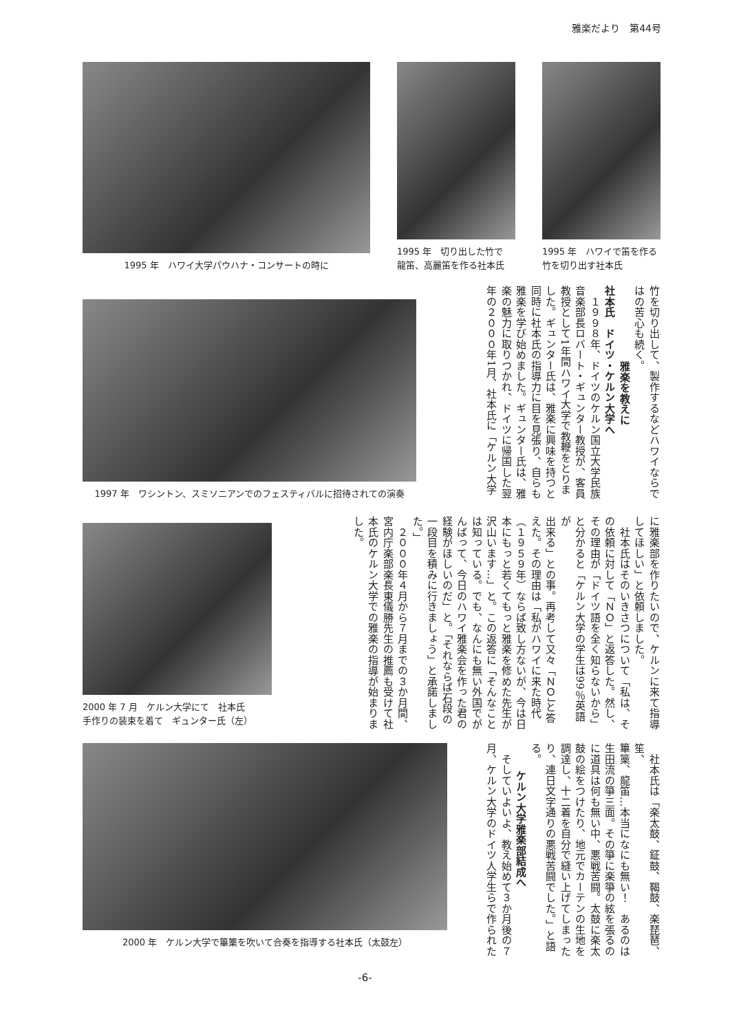雅楽だより　第44号
1995 年　ハワイ大学パウハナ・コンサートの時に
1995 年　切り出した竹で
龍笛、高麗笛を作る社本氏
1995 年　ハワイで笛を作る
竹を切り出す社本氏
1997 年　ワシントン、スミソニアンでのフェスティバルに招待されての演奏
竹を切り出して、製作するなどハワイならで
はの苦心も続く。
雅楽を教えに
社本氏　ドイツ・ケルン大学へ
　１９９８年、ドイツのケルン国立大学民族
音楽部長ロバート・ギュンター教授が、客員
教授として1年間ハワイ大学で教鞭をとりま
した。ギュンター氏は、雅楽に興味を持つと
同時に社本氏の指導力に目を見張り、自らも
雅楽を学び始めました。ギュンター氏は、雅
楽の魅力に取りつかれ、ドイツに帰国した翌
年の２０００年1月、社本氏に「ケルン大学
2000 年 7 月　ケルン大学にて　社本氏
手作りの装束を着て　ギュンター氏（左）
に雅楽部を作りたいので、ケルンに来て指導
してほしい」と依頼しました。
　社本氏はそのいきさつについて「私は、そ
の依頼に対して「ＮＯ」と返答した。然し、
その理由が「ドイツ語を全く知らないから」
と分かると「ケルン大学の学生は99％英語が
出来る」との事。再考して又々「ＮＯ」と答
えた。その理由は「私がハワイに来た時代
（１９５９年）ならば致し方ないが、今は日
本にもっと若くてもっと雅楽を修めた先生が
沢山います…」と。この返答に「そんなこと
は知っている。でも、なんにも無い外国でが
んばって、今日のハワイ雅楽会を作った君の
経験がほしいのだ」と。「それならば石段の
一段目を積みに行きましょう」と承諾しまし
た。」
　２０００年４月から７月までの３か月間、
宮内庁楽部楽長東儀勝先生の推薦も受けて社
本氏のケルン大学での雅楽の指導が始まりま
した。
2000 年　ケルン大学で篳篥を吹いて合奏を指導する社本氏（太鼓左）
　社本氏は「楽太鼓、鉦鼓、鞨鼓、楽琵琶、笙、
篳篥、龍笛…本当になにも無い！　あるのは
生田流の箏三面。その箏に楽箏の絃を張るの
に道具は何も無い中、悪戦苦闘。太鼓に楽太
鼓の絵をつけたり、地元でカーテンの生地を
調達し、十二着を自分で縫い上げてしまった
り、連日文字通りの悪戦苦闘でした。」と語
る。
ケルン大学雅楽部結成へ
　そしていよいよ、教え始めて３か月後の７
月、ケルン大学のドイツ人学生らで作られた
-6-